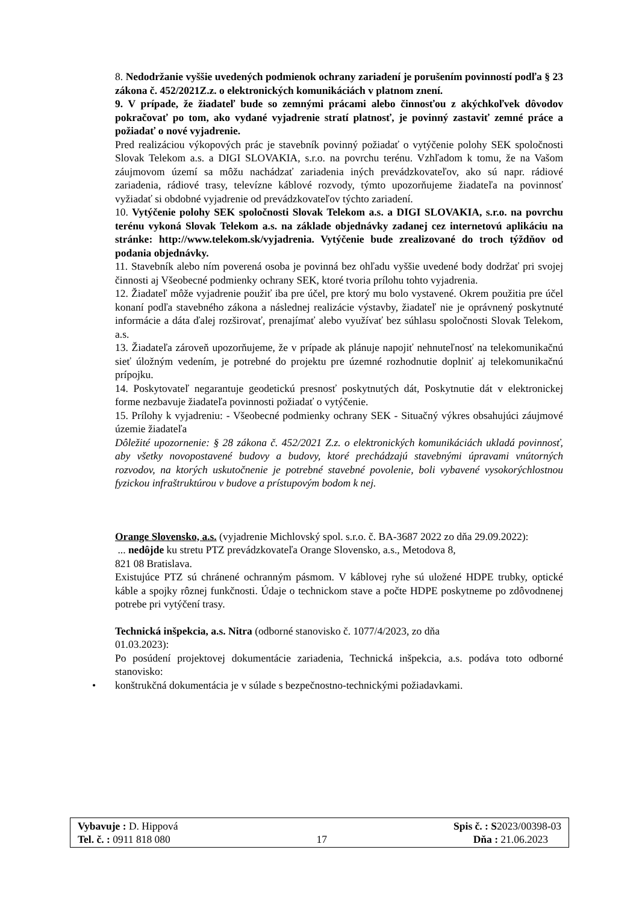8. Nedodržanie vyššie uvedených podmienok ochrany zariadení je porušením povinností podľa § 23 zákona č. 452/2021Z.z. o elektronických komunikáciách v platnom znení.
9. V prípade, že žiadateľ bude so zemnými prácami alebo činnosťou z akýchkoľvek dôvodov pokračovať po tom, ako vydané vyjadrenie stratí platnosť, je povinný zastaviť zemné práce a požiadať o nové vyjadrenie.
Pred realizáciou výkopových prác je stavebník povinný požiadať o vytýčenie polohy SEK spoločnosti Slovak Telekom a.s. a DIGI SLOVAKIA, s.r.o. na povrchu terénu. Vzhľadom k tomu, že na Vašom záujmovom území sa môžu nachádzať zariadenia iných prevádzkovateľov, ako sú napr. rádiové zariadenia, rádiové trasy, televízne káblové rozvody, týmto upozorňujeme žiadateľa na povinnosť vyžiadať si obdobné vyjadrenie od prevádzkovateľov týchto zariadení.
10. Vytýčenie polohy SEK spoločnosti Slovak Telekom a.s. a DIGI SLOVAKIA, s.r.o. na povrchu terénu vykoná Slovak Telekom a.s. na základe objednávky zadanej cez internetovú aplikáciu na stránke: http://www.telekom.sk/vyjadrenia. Vytýčenie bude zrealizované do troch týždňov od podania objednávky.
11. Stavebník alebo ním poverená osoba je povinná bez ohľadu vyššie uvedené body dodržať pri svojej činnosti aj Všeobecné podmienky ochrany SEK, ktoré tvoria prílohu tohto vyjadrenia.
12. Žiadateľ môže vyjadrenie použiť iba pre účel, pre ktorý mu bolo vystavené. Okrem použitia pre účel konaní podľa stavebného zákona a následnej realizácie výstavby, žiadateľ nie je oprávnený poskytnuté informácie a dáta ďalej rozširovať, prenajímať alebo využívať bez súhlasu spoločnosti Slovak Telekom, a.s.
13. Žiadateľa zároveň upozorňujeme, že v prípade ak plánuje napojiť nehnuteľnosť na telekomunikačnú sieť úložným vedením, je potrebné do projektu pre územné rozhodnutie doplniť aj telekomunikačnú prípojku.
14. Poskytovateľ negarantuje geodetickú presnosť poskytnutých dát, Poskytnutie dát v elektronickej forme nezbavuje žiadateľa povinnosti požiadať o vytýčenie.
15. Prílohy k vyjadreniu: - Všeobecné podmienky ochrany SEK - Situačný výkres obsahujúci záujmové územie žiadateľa
Dôležité upozornenie: § 28 zákona č. 452/2021 Z.z. o elektronických komunikáciách ukladá povinnosť, aby všetky novopostavené budovy a budovy, ktoré prechádzajú stavebnými úpravami vnútorných rozvodov, na ktorých uskutočnenie je potrebné stavebné povolenie, boli vybavené vysokorýchlostnou fyzickou infraštruktúrou v budove a prístupovým bodom k nej.
Orange Slovensko, a.s. (vyjadrenie Michlovský spol. s.r.o. č. BA-3687 2022 zo dňa 29.09.2022):
... nedôjde ku stretu PTZ prevádzkovateľa Orange Slovensko, a.s., Metodova 8,
821 08 Bratislava.
Existujúce PTZ sú chránené ochranným pásmom. V káblovej ryhe sú uložené HDPE trubky, optické káble a spojky rôznej funkčnosti. Údaje o technickom stave a počte HDPE poskytneme po zdôvodnenej potrebe pri vytýčení trasy.
Technická inšpekcia, a.s. Nitra (odborné stanovisko č. 1077/4/2023, zo dňa
01.03.2023):
Po posúdení projektovej dokumentácie zariadenia, Technická inšpekcia, a.s. podáva toto odborné stanovisko:
• konštrukčná dokumentácia je v súlade s bezpečnostno-technickými požiadavkami.
Vybavuje : D. Hippová Spis č. : S2023/00398-03
Tel. č. : 0911 818 080 17 Dňa : 21.06.2023